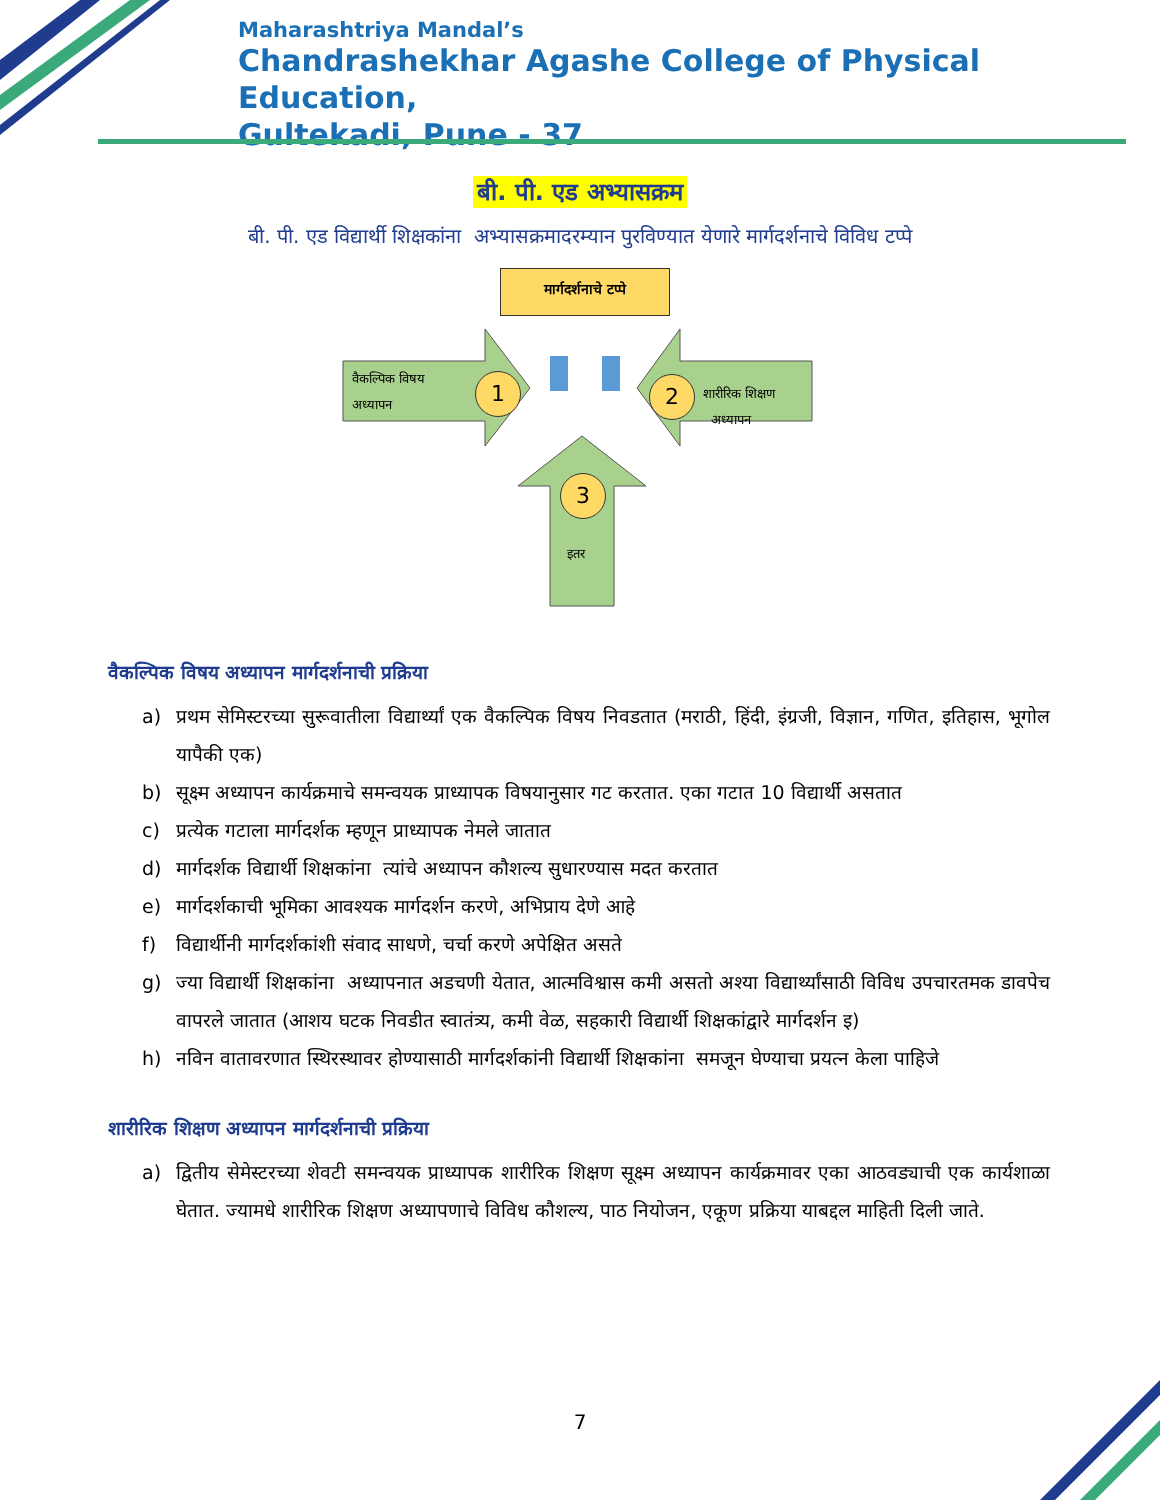Maharashtriya Mandal’s
Chandrashekhar Agashe College of Physical Education,
Gultekadi, Pune - 37
बी. पी. एड अभ्यासक्रम
बी. पी. एड विद्यार्थी शिक्षकांना अभ्यासक्रमादरम्यान पुरविण्यात येणारे मार्गदर्शनाचे विविध टप्पे
मार्गदर्शनाचे टप्पे
वैकल्पिक विषय
अध्यापन
1 2
शारीरिक शिक्षण
अध्यापन
3
इतर
वैकल्पिक विषय अध्यापन मार्गदर्शनाची प्रक्रिया
a) प्रथम सेमिस्टरच्या सुरूवातीला विद्यार्थ्यां एक वैकल्पिक विषय निवडतात (मराठी, हिंदी, इंग्रजी, विज्ञान, गणित, इतिहास, भूगोल यापैकी एक)
b) सूक्ष्म अध्यापन कार्यक्रमाचे समन्वयक प्राध्यापक विषयानुसार गट करतात. एका गटात 10 विद्यार्थी असतात
c) प्रत्येक गटाला मार्गदर्शक म्हणून प्राध्यापक नेमले जातात
d) मार्गदर्शक विद्यार्थी शिक्षकांना त्यांचे अध्यापन कौशल्य सुधारण्यास मदत करतात
e) मार्गदर्शकाची भूमिका आवश्यक मार्गदर्शन करणे, अभिप्राय देणे आहे
f) विद्यार्थीनी मार्गदर्शकांशी संवाद साधणे, चर्चा करणे अपेक्षित असते
g) ज्या विद्यार्थी शिक्षकांना अध्यापनात अडचणी येतात, आत्मविश्वास कमी असतो अश्या विद्यार्थ्यांसाठी विविध उपचारतमक डावपेच वापरले जातात (आशय घटक निवडीत स्वातंत्र्य, कमी वेळ, सहकारी विद्यार्थी शिक्षकांद्वारे मार्गदर्शन इ)
h) नविन वातावरणात स्थिरस्थावर होण्यासाठी मार्गदर्शकांनी विद्यार्थी शिक्षकांना समजून घेण्याचा प्रयत्न केला पाहिजे
शारीरिक शिक्षण अध्यापन मार्गदर्शनाची प्रक्रिया
a) द्वितीय सेमेस्टरच्या शेवटी समन्वयक प्राध्यापक शारीरिक शिक्षण सूक्ष्म अध्यापन कार्यक्रमावर एका आठवड्याची एक कार्यशाळा घेतात. ज्यामधे शारीरिक शिक्षण अध्यापणाचे विविध कौशल्य, पाठ नियोजन, एकूण प्रक्रिया याबद्दल माहिती दिली जाते.
7